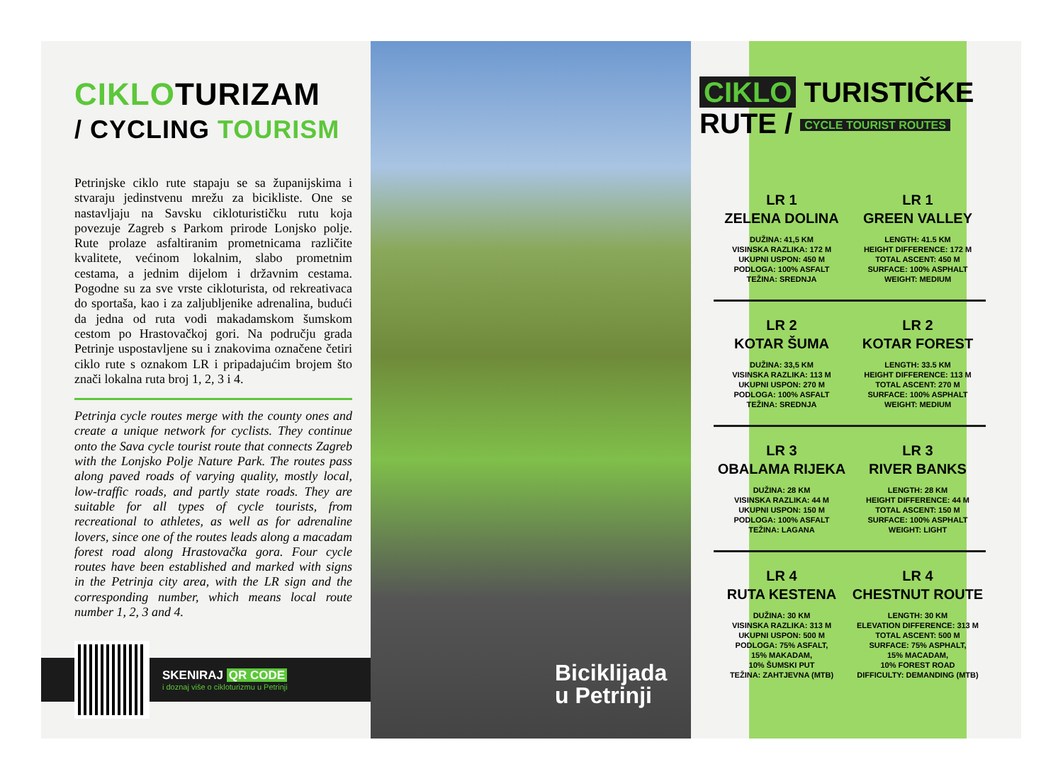CIKLOTURIZAM
/ CYCLING TOURISM
Petrinjske ciklo rute stapaju se sa županijskima i stvaraju jedinstvenu mrežu za bicikliste. One se nastavljaju na Savsku cikloturističku rutu koja povezuje Zagreb s Parkom prirode Lonjsko polje. Rute prolaze asfaltiranim prometnicama različite kvalitete, većinom lokalnim, slabo prometnim cestama, a jednim dijelom i državnim cestama. Pogodne su za sve vrste cikloturista, od rekreativaca do sportaša, kao i za zaljubljenike adrenalina, budući da jedna od ruta vodi makadamskom šumskom cestom po Hrastovačkoj gori. Na području grada Petrinje uspostavljene su i znakovima označene četiri ciklo rute s oznakom LR i pripadajućim brojem što znači lokalna ruta broj 1, 2, 3 i 4.
Petrinja cycle routes merge with the county ones and create a unique network for cyclists. They continue onto the Sava cycle tourist route that connects Zagreb with the Lonjsko Polje Nature Park. The routes pass along paved roads of varying quality, mostly local, low-traffic roads, and partly state roads. They are suitable for all types of cycle tourists, from recreational to athletes, as well as for adrenaline lovers, since one of the routes leads along a macadam forest road along Hrastovačka gora. Four cycle routes have been established and marked with signs in the Petrinja city area, with the LR sign and the corresponding number, which means local route number 1, 2, 3 and 4.
SKENIRAJ QR CODE
i doznaj više o cikloturizmu u Petrinji
Biciklijada
u Petrinji
CIKLO TURISTIČKE
RUTE / CYCLE TOURIST ROUTES
LR 1
ZELENA DOLINA
DUŽINA: 41,5 KM
VISINSKA RAZLIKA: 172 M
UKUPNI USPON: 450 M
PODLOGA: 100% ASFALT
TEŽINA: SREDNJA
LR 1
GREEN VALLEY
LENGTH: 41.5 KM
HEIGHT DIFFERENCE: 172 M
TOTAL ASCENT: 450 M
SURFACE: 100% ASPHALT
WEIGHT: MEDIUM
LR 2
KOTAR ŠUMA
DUŽINA: 33,5 KM
VISINSKA RAZLIKA: 113 M
UKUPNI USPON: 270 M
PODLOGA: 100% ASFALT
TEŽINA: SREDNJA
LR 2
KOTAR FOREST
LENGTH: 33.5 KM
HEIGHT DIFFERENCE: 113 M
TOTAL ASCENT: 270 M
SURFACE: 100% ASPHALT
WEIGHT: MEDIUM
LR 3
OBALAMA RIJEKA
DUŽINA: 28 KM
VISINSKA RAZLIKA: 44 M
UKUPNI USPON: 150 M
PODLOGA: 100% ASFALT
TEŽINA: LAGANA
LR 3
RIVER BANKS
LENGTH: 28 KM
HEIGHT DIFFERENCE: 44 M
TOTAL ASCENT: 150 M
SURFACE: 100% ASPHALT
WEIGHT: LIGHT
LR 4
RUTA KESTENA
DUŽINA: 30 KM
VISINSKA RAZLIKA: 313 M
UKUPNI USPON: 500 M
PODLOGA: 75% ASFALT,
15% MAKADAM,
10% ŠUMSKI PUT
TEŽINA: ZAHTJEVNA (MTB)
LR 4
CHESTNUT ROUTE
LENGTH: 30 KM
ELEVATION DIFFERENCE: 313 M
TOTAL ASCENT: 500 M
SURFACE: 75% ASPHALT,
15% MACADAM,
10% FOREST ROAD
DIFFICULTY: DEMANDING (MTB)